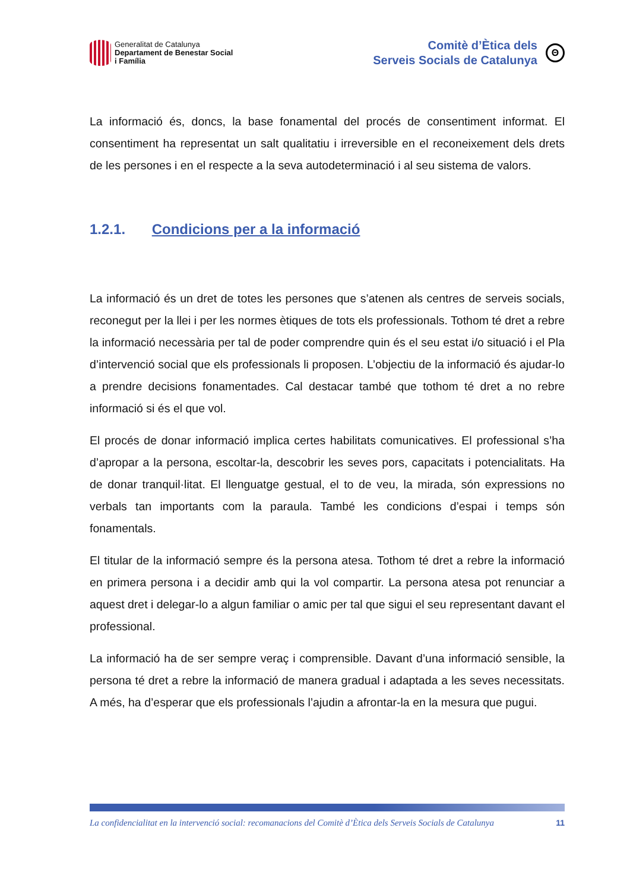Generalitat de Catalunya
Departament de Benestar Social
i Família
Comitè d’Ètica dels
Serveis Socials de Catalunya
Θ
La informació és, doncs, la base fonamental del procés de consentiment informat. El consentiment ha representat un salt qualitatiu i irreversible en el reconeixement dels drets de les persones i en el respecte a la seva autodeterminació i al seu sistema de valors.
1.2.1. Condicions per a la informació
La informació és un dret de totes les persones que s’atenen als centres de serveis socials, reconegut per la llei i per les normes ètiques de tots els professionals. Tothom té dret a rebre la informació necessària per tal de poder comprendre quin és el seu estat i/o situació i el Pla d’intervenció social que els professionals li proposen. L’objectiu de la informació és ajudar-lo a prendre decisions fonamentades. Cal destacar també que tothom té dret a no rebre informació si és el que vol.
El procés de donar informació implica certes habilitats comunicatives. El professional s’ha d’apropar a la persona, escoltar-la, descobrir les seves pors, capacitats i potencialitats. Ha de donar tranquil·litat. El llenguatge gestual, el to de veu, la mirada, són expressions no verbals tan importants com la paraula. També les condicions d’espai i temps són fonamentals.
El titular de la informació sempre és la persona atesa. Tothom té dret a rebre la informació en primera persona i a decidir amb qui la vol compartir. La persona atesa pot renunciar a aquest dret i delegar-lo a algun familiar o amic per tal que sigui el seu representant davant el professional.
La informació ha de ser sempre veraç i comprensible. Davant d’una informació sensible, la persona té dret a rebre la informació de manera gradual i adaptada a les seves necessitats. A més, ha d’esperar que els professionals l’ajudin a afrontar-la en la mesura que pugui.
La confidencialitat en la intervenció social: recomanacions del Comitè d’Ètica dels Serveis Socials de Catalunya 11